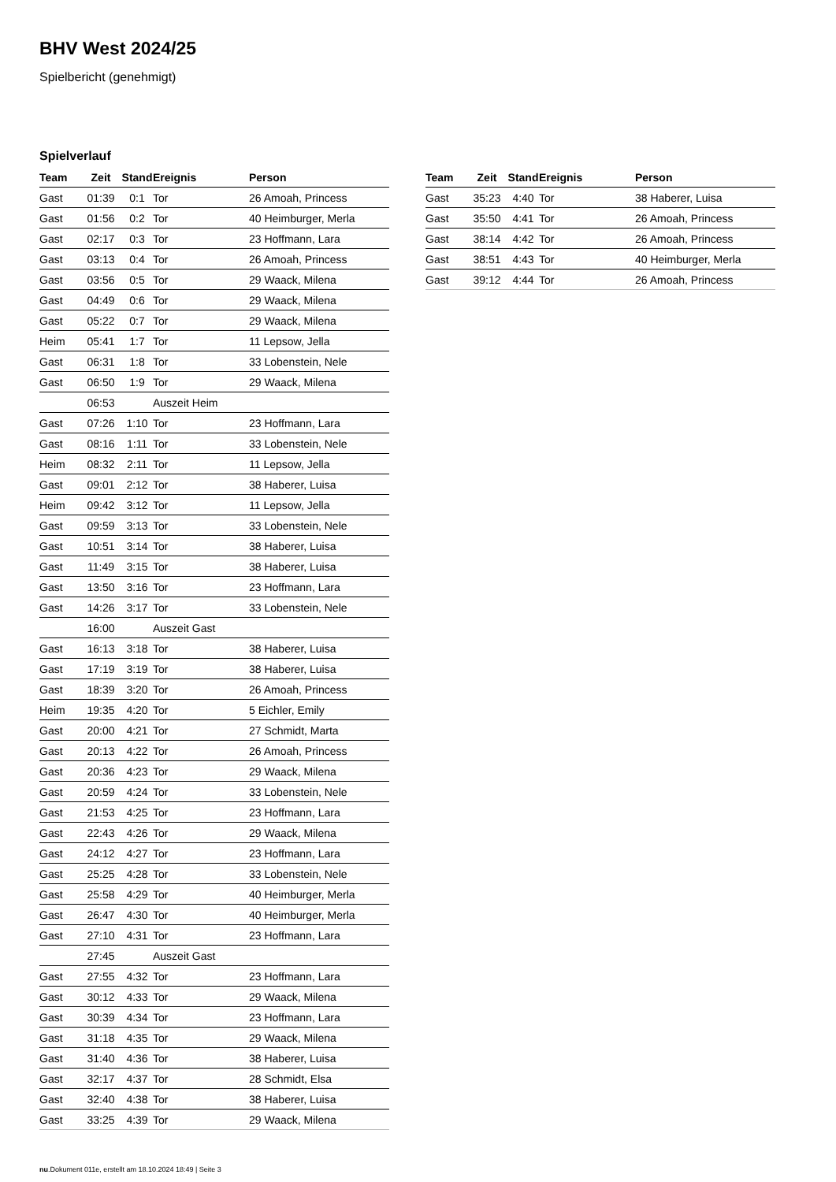BHV West 2024/25
Spielbericht (genehmigt)
Spielverlauf
| Team | Zeit | Stand | Ereignis | Person |
| --- | --- | --- | --- | --- |
| Gast | 01:39 | 0:1 | Tor | 26 Amoah, Princess |
| Gast | 01:56 | 0:2 | Tor | 40 Heimburger, Merla |
| Gast | 02:17 | 0:3 | Tor | 23 Hoffmann, Lara |
| Gast | 03:13 | 0:4 | Tor | 26 Amoah, Princess |
| Gast | 03:56 | 0:5 | Tor | 29 Waack, Milena |
| Gast | 04:49 | 0:6 | Tor | 29 Waack, Milena |
| Gast | 05:22 | 0:7 | Tor | 29 Waack, Milena |
| Heim | 05:41 | 1:7 | Tor | 11 Lepsow, Jella |
| Gast | 06:31 | 1:8 | Tor | 33 Lobenstein, Nele |
| Gast | 06:50 | 1:9 | Tor | 29 Waack, Milena |
| | 06:53 | | Auszeit Heim | |
| Gast | 07:26 | 1:10 | Tor | 23 Hoffmann, Lara |
| Gast | 08:16 | 1:11 | Tor | 33 Lobenstein, Nele |
| Heim | 08:32 | 2:11 | Tor | 11 Lepsow, Jella |
| Gast | 09:01 | 2:12 | Tor | 38 Haberer, Luisa |
| Heim | 09:42 | 3:12 | Tor | 11 Lepsow, Jella |
| Gast | 09:59 | 3:13 | Tor | 33 Lobenstein, Nele |
| Gast | 10:51 | 3:14 | Tor | 38 Haberer, Luisa |
| Gast | 11:49 | 3:15 | Tor | 38 Haberer, Luisa |
| Gast | 13:50 | 3:16 | Tor | 23 Hoffmann, Lara |
| Gast | 14:26 | 3:17 | Tor | 33 Lobenstein, Nele |
| | 16:00 | | Auszeit Gast | |
| Gast | 16:13 | 3:18 | Tor | 38 Haberer, Luisa |
| Gast | 17:19 | 3:19 | Tor | 38 Haberer, Luisa |
| Gast | 18:39 | 3:20 | Tor | 26 Amoah, Princess |
| Heim | 19:35 | 4:20 | Tor | 5 Eichler, Emily |
| Gast | 20:00 | 4:21 | Tor | 27 Schmidt, Marta |
| Gast | 20:13 | 4:22 | Tor | 26 Amoah, Princess |
| Gast | 20:36 | 4:23 | Tor | 29 Waack, Milena |
| Gast | 20:59 | 4:24 | Tor | 33 Lobenstein, Nele |
| Gast | 21:53 | 4:25 | Tor | 23 Hoffmann, Lara |
| Gast | 22:43 | 4:26 | Tor | 29 Waack, Milena |
| Gast | 24:12 | 4:27 | Tor | 23 Hoffmann, Lara |
| Gast | 25:25 | 4:28 | Tor | 33 Lobenstein, Nele |
| Gast | 25:58 | 4:29 | Tor | 40 Heimburger, Merla |
| Gast | 26:47 | 4:30 | Tor | 40 Heimburger, Merla |
| Gast | 27:10 | 4:31 | Tor | 23 Hoffmann, Lara |
| | 27:45 | | Auszeit Gast | |
| Gast | 27:55 | 4:32 | Tor | 23 Hoffmann, Lara |
| Gast | 30:12 | 4:33 | Tor | 29 Waack, Milena |
| Gast | 30:39 | 4:34 | Tor | 23 Hoffmann, Lara |
| Gast | 31:18 | 4:35 | Tor | 29 Waack, Milena |
| Gast | 31:40 | 4:36 | Tor | 38 Haberer, Luisa |
| Gast | 32:17 | 4:37 | Tor | 28 Schmidt, Elsa |
| Gast | 32:40 | 4:38 | Tor | 38 Haberer, Luisa |
| Gast | 33:25 | 4:39 | Tor | 29 Waack, Milena |
| Team | Zeit | Stand | Ereignis | Person |
| --- | --- | --- | --- | --- |
| Gast | 35:23 | 4:40 | Tor | 38 Haberer, Luisa |
| Gast | 35:50 | 4:41 | Tor | 26 Amoah, Princess |
| Gast | 38:14 | 4:42 | Tor | 26 Amoah, Princess |
| Gast | 38:51 | 4:43 | Tor | 40 Heimburger, Merla |
| Gast | 39:12 | 4:44 | Tor | 26 Amoah, Princess |
nu.Dokument 011e, erstellt am 18.10.2024 18:49 | Seite 3